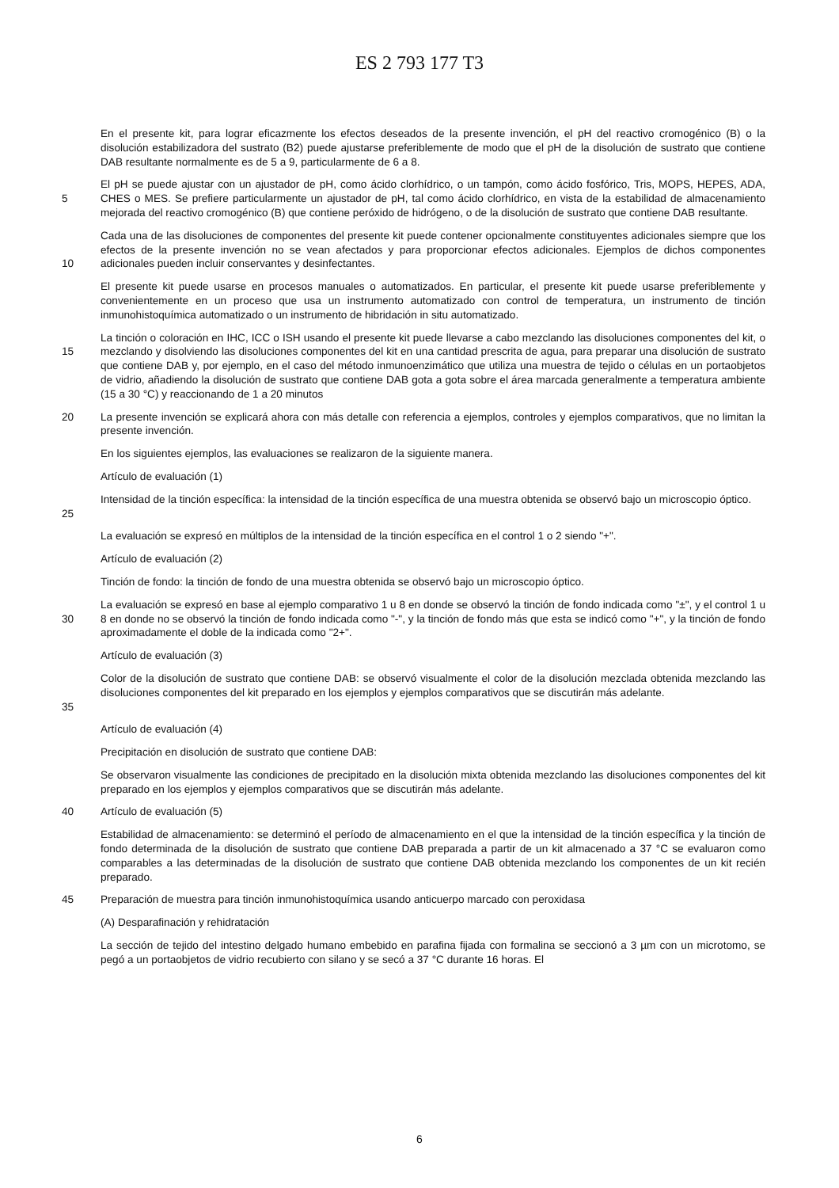ES 2 793 177 T3
En el presente kit, para lograr eficazmente los efectos deseados de la presente invención, el pH del reactivo cromogénico (B) o la disolución estabilizadora del sustrato (B2) puede ajustarse preferiblemente de modo que el pH de la disolución de sustrato que contiene DAB resultante normalmente es de 5 a 9, particularmente de 6 a 8.
5 El pH se puede ajustar con un ajustador de pH, como ácido clorhídrico, o un tampón, como ácido fosfórico, Tris, MOPS, HEPES, ADA, CHES o MES. Se prefiere particularmente un ajustador de pH, tal como ácido clorhídrico, en vista de la estabilidad de almacenamiento mejorada del reactivo cromogénico (B) que contiene peróxido de hidrógeno, o de la disolución de sustrato que contiene DAB resultante.
10 Cada una de las disoluciones de componentes del presente kit puede contener opcionalmente constituyentes adicionales siempre que los efectos de la presente invención no se vean afectados y para proporcionar efectos adicionales. Ejemplos de dichos componentes adicionales pueden incluir conservantes y desinfectantes.
El presente kit puede usarse en procesos manuales o automatizados. En particular, el presente kit puede usarse preferiblemente y convenientemente en un proceso que usa un instrumento automatizado con control de temperatura, un instrumento de tinción inmunohistoquímica automatizado o un instrumento de hibridación in situ automatizado.
15 La tinción o coloración en IHC, ICC o ISH usando el presente kit puede llevarse a cabo mezclando las disoluciones componentes del kit, o mezclando y disolviendo las disoluciones componentes del kit en una cantidad prescrita de agua, para preparar una disolución de sustrato que contiene DAB y, por ejemplo, en el caso del método inmunoenzimático que utiliza una muestra de tejido o células en un portaobjetos de vidrio, añadiendo la disolución de sustrato que contiene DAB gota a gota sobre el área marcada generalmente a temperatura ambiente (15 a 30 °C) y reaccionando de 1 a 20 minutos
20 La presente invención se explicará ahora con más detalle con referencia a ejemplos, controles y ejemplos comparativos, que no limitan la presente invención.
En los siguientes ejemplos, las evaluaciones se realizaron de la siguiente manera.
Artículo de evaluación (1)
25 Intensidad de la tinción específica: la intensidad de la tinción específica de una muestra obtenida se observó bajo un microscopio óptico.
La evaluación se expresó en múltiplos de la intensidad de la tinción específica en el control 1 o 2 siendo "+".
Artículo de evaluación (2)
Tinción de fondo: la tinción de fondo de una muestra obtenida se observó bajo un microscopio óptico.
30 La evaluación se expresó en base al ejemplo comparativo 1 u 8 en donde se observó la tinción de fondo indicada como "±", y el control 1 u 8 en donde no se observó la tinción de fondo indicada como "-", y la tinción de fondo más que esta se indicó como "+", y la tinción de fondo aproximadamente el doble de la indicada como "2+".
Artículo de evaluación (3)
35 Color de la disolución de sustrato que contiene DAB: se observó visualmente el color de la disolución mezclada obtenida mezclando las disoluciones componentes del kit preparado en los ejemplos y ejemplos comparativos que se discutirán más adelante.
Artículo de evaluación (4)
Precipitación en disolución de sustrato que contiene DAB:
Se observaron visualmente las condiciones de precipitado en la disolución mixta obtenida mezclando las disoluciones componentes del kit preparado en los ejemplos y ejemplos comparativos que se discutirán más adelante.
40 Artículo de evaluación (5)
Estabilidad de almacenamiento: se determinó el período de almacenamiento en el que la intensidad de la tinción específica y la tinción de fondo determinada de la disolución de sustrato que contiene DAB preparada a partir de un kit almacenado a 37 °C se evaluaron como comparables a las determinadas de la disolución de sustrato que contiene DAB obtenida mezclando los componentes de un kit recién preparado.
45 Preparación de muestra para tinción inmunohistoquímica usando anticuerpo marcado con peroxidasa
(A) Desparafinación y rehidratación
La sección de tejido del intestino delgado humano embebido en parafina fijada con formalina se seccionó a 3 µm con un microtomo, se pegó a un portaobjetos de vidrio recubierto con silano y se secó a 37 °C durante 16 horas. El
6